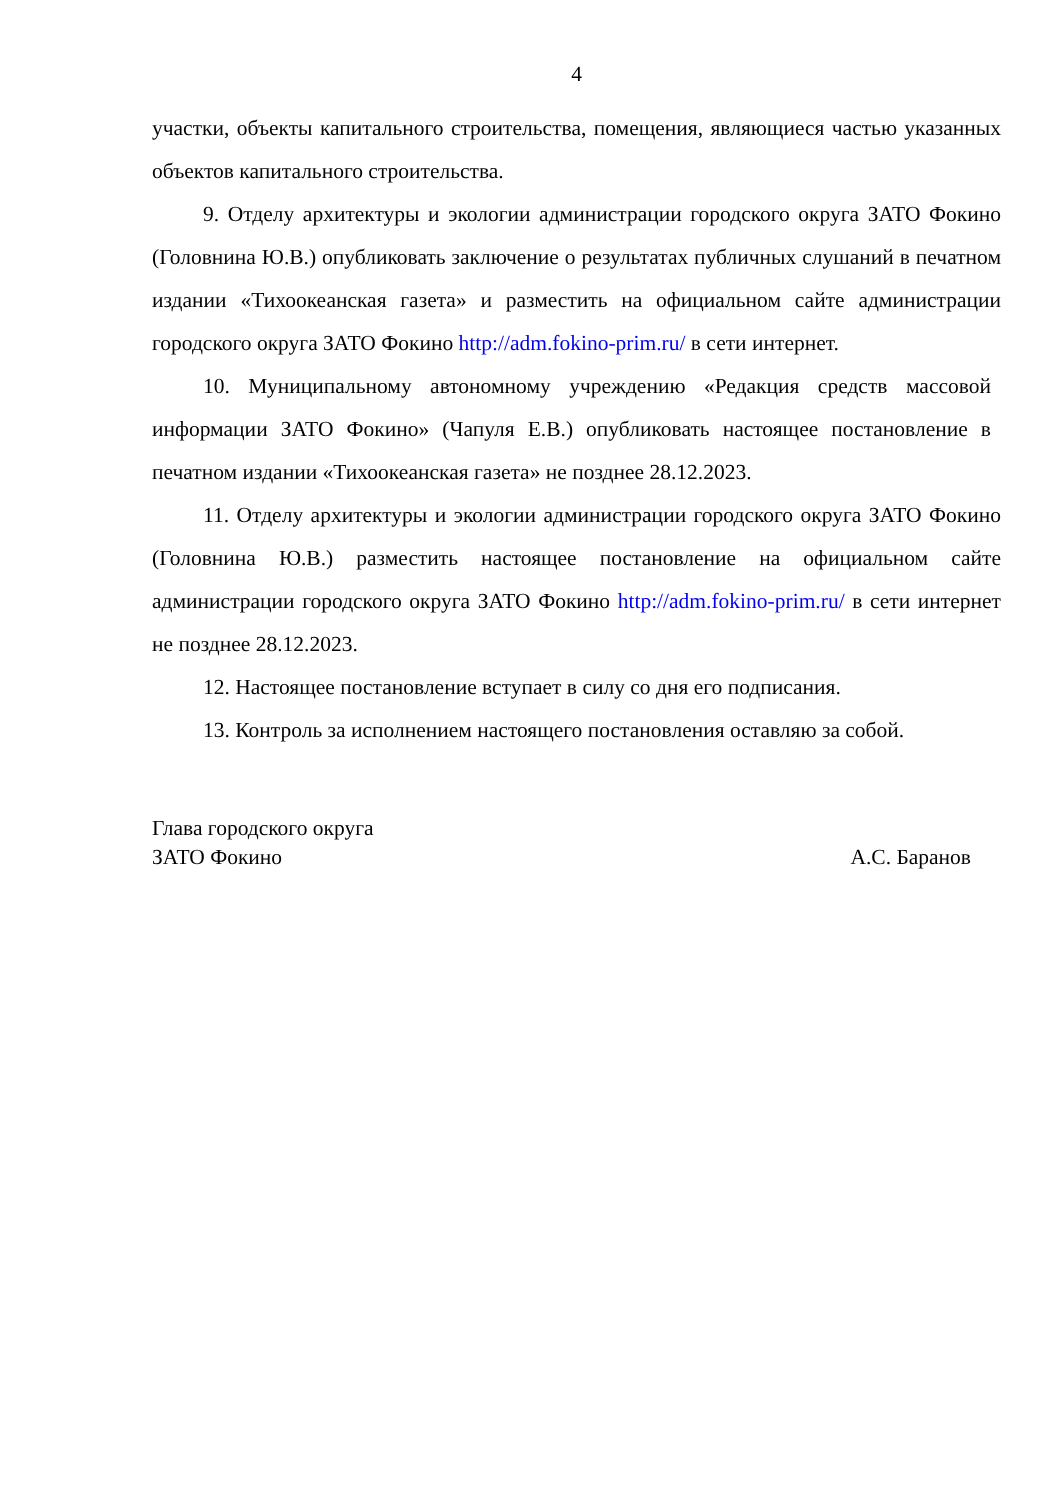4
участки, объекты капитального строительства, помещения, являющиеся частью указанных объектов капитального строительства.
9. Отделу архитектуры и экологии администрации городского округа ЗАТО Фокино (Головнина Ю.В.) опубликовать заключение о результатах публичных слушаний в печатном издании «Тихоокеанская газета» и разместить на официальном сайте администрации городского округа ЗАТО Фокино http://adm.fokino-prim.ru/ в сети интернет.
10. Муниципальному автономному учреждению «Редакция средств массовой информации ЗАТО Фокино» (Чапуля Е.В.) опубликовать настоящее постановление в печатном издании «Тихоокеанская газета» не позднее 28.12.2023.
11. Отделу архитектуры и экологии администрации городского округа ЗАТО Фокино (Головнина Ю.В.) разместить настоящее постановление на официальном сайте администрации городского округа ЗАТО Фокино http://adm.fokino-prim.ru/ в сети интернет не позднее 28.12.2023.
12. Настоящее постановление вступает в силу со дня его подписания.
13. Контроль за исполнением настоящего постановления оставляю за собой.
Глава городского округа
ЗАТО Фокино
А.С. Баранов